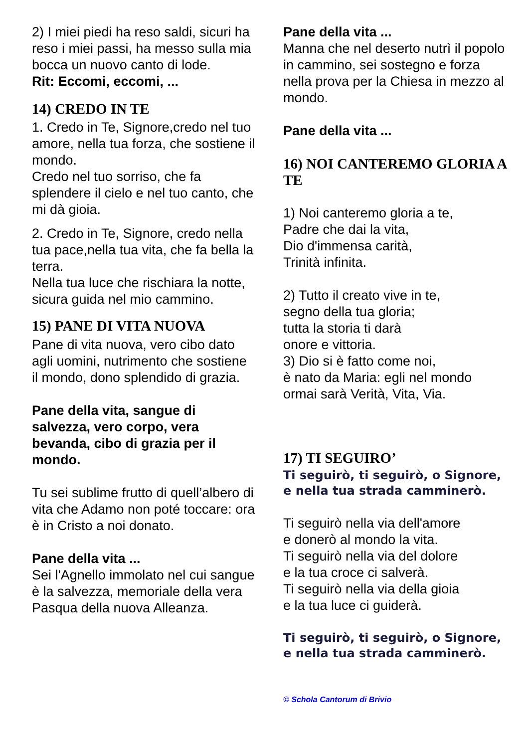2) I miei piedi ha reso saldi, sicuri ha reso i miei passi, ha messo sulla mia bocca un nuovo canto di lode.
Rit: Eccomi, eccomi, ...
14) CREDO IN TE
1. Credo in Te, Signore,credo nel tuo amore, nella tua forza, che sostiene il mondo.
Credo nel tuo sorriso, che fa splendere il cielo e nel tuo canto, che mi dà gioia.
2. Credo in Te, Signore, credo nella tua pace,nella tua vita, che fa bella la terra.
Nella tua luce che rischiara la notte, sicura guida nel mio cammino.
15) PANE DI VITA NUOVA
Pane di vita nuova, vero cibo dato agli uomini, nutrimento che sostiene il mondo, dono splendido di grazia.
Pane della vita, sangue di salvezza, vero corpo, vera bevanda, cibo di grazia per il mondo.
Tu sei sublime frutto di quell’albero di vita che Adamo non poté toccare: ora è in Cristo a noi donato.
Pane della vita ...
Sei l'Agnello immolato nel cui sangue è la salvezza, memoriale della vera Pasqua della nuova Alleanza.
Pane della vita ...
Manna che nel deserto nutrì il popolo in cammino, sei sostegno e forza nella prova per la Chiesa in mezzo al mondo.
Pane della vita ...
16) NOI CANTEREMO GLORIA A TE
1) Noi canteremo gloria a te,
Padre che dai la vita,
Dio d'immensa carità,
Trinità infinita.
2) Tutto il creato vive in te,
segno della tua gloria;
tutta la storia ti darà
onore e vittoria.
3) Dio si è fatto come noi,
è nato da Maria: egli nel mondo ormai sarà Verità, Vita, Via.
17) TI SEGUIRO’
Ti seguirò, ti seguirò, o Signore, e nella tua strada camminerò.
Ti seguirò nella via dell'amore
e donerò al mondo la vita.
Ti seguirò nella via del dolore
e la tua croce ci salverà.
Ti seguirò nella via della gioia
e la tua luce ci guiderà.
Ti seguirò, ti seguirò, o Signore, e nella tua strada camminerò.
© Schola Cantorum di Brivio